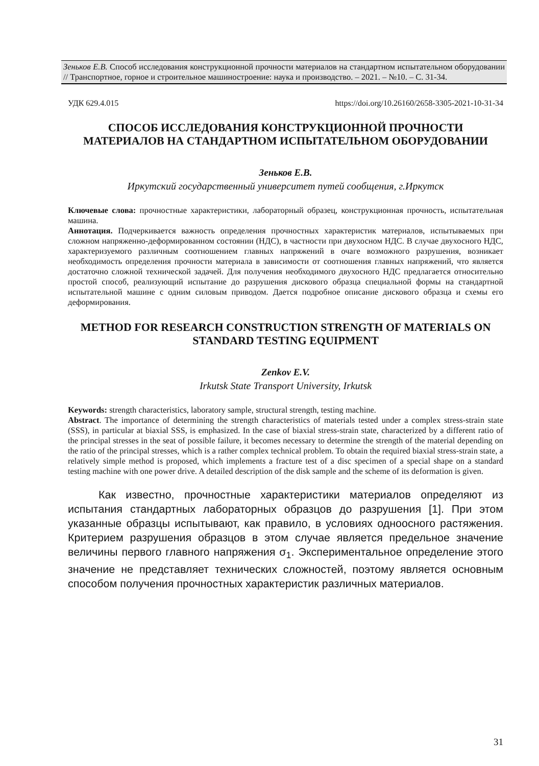Зеньков Е.В. Способ исследования конструкционной прочности материалов на стандартном испытательном оборудовании // Транспортное, горное и строительное машиностроение: наука и производство. – 2021. – №10. – С. 31-34.
УДК 629.4.015 https://doi.org/10.26160/2658-3305-2021-10-31-34
СПОСОБ ИССЛЕДОВАНИЯ КОНСТРУКЦИОННОЙ ПРОЧНОСТИ МАТЕРИАЛОВ НА СТАНДАРТНОМ ИСПЫТАТЕЛЬНОМ ОБОРУДОВАНИИ
Зеньков Е.В.
Иркутский государственный университет путей сообщения, г.Иркутск
Ключевые слова: прочностные характеристики, лабораторный образец, конструкционная прочность, испытательная машина.
Аннотация. Подчеркивается важность определения прочностных характеристик материалов, испытываемых при сложном напряженно-деформированном состоянии (НДС), в частности при двухосном НДС. В случае двухосного НДС, характеризуемого различным соотношением главных напряжений в очаге возможного разрушения, возникает необходимость определения прочности материала в зависимости от соотношения главных напряжений, что является достаточно сложной технической задачей. Для получения необходимого двухосного НДС предлагается относительно простой способ, реализующий испытание до разрушения дискового образца специальной формы на стандартной испытательной машине с одним силовым приводом. Дается подробное описание дискового образца и схемы его деформирования.
METHOD FOR RESEARCH CONSTRUCTION STRENGTH OF MATERIALS ON STANDARD TESTING EQUIPMENT
Zenkov E.V.
Irkutsk State Transport University, Irkutsk
Keywords: strength characteristics, laboratory sample, structural strength, testing machine.
Abstract. The importance of determining the strength characteristics of materials tested under a complex stress-strain state (SSS), in particular at biaxial SSS, is emphasized. In the case of biaxial stress-strain state, characterized by a different ratio of the principal stresses in the seat of possible failure, it becomes necessary to determine the strength of the material depending on the ratio of the principal stresses, which is a rather complex technical problem. To obtain the required biaxial stress-strain state, a relatively simple method is proposed, which implements a fracture test of a disc specimen of a special shape on a standard testing machine with one power drive. A detailed description of the disk sample and the scheme of its deformation is given.
Как известно, прочностные характеристики материалов определяют из испытания стандартных лабораторных образцов до разрушения [1]. При этом указанные образцы испытывают, как правило, в условиях одноосного растяжения. Критерием разрушения образцов в этом случае является предельное значение величины первого главного напряжения σ<sub>1</sub>. Экспериментальное определение этого значение не представляет технических сложностей, поэтому является основным способом получения прочностных характеристик различных материалов.
31